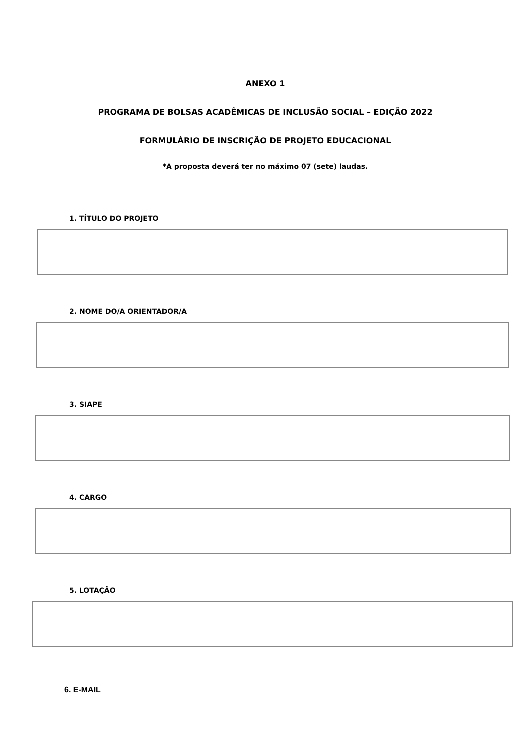ANEXO 1
PROGRAMA DE BOLSAS ACADÊMICAS DE INCLUSÃO SOCIAL – EDIÇÃO 2022
FORMULÁRIO DE INSCRIÇÃO DE PROJETO EDUCACIONAL
*A proposta deverá ter no máximo 07 (sete) laudas.
1. TÍTULO DO PROJETO
2. NOME DO/A ORIENTADOR/A
3. SIAPE
4. CARGO
5. LOTAÇÃO
6. E-MAIL